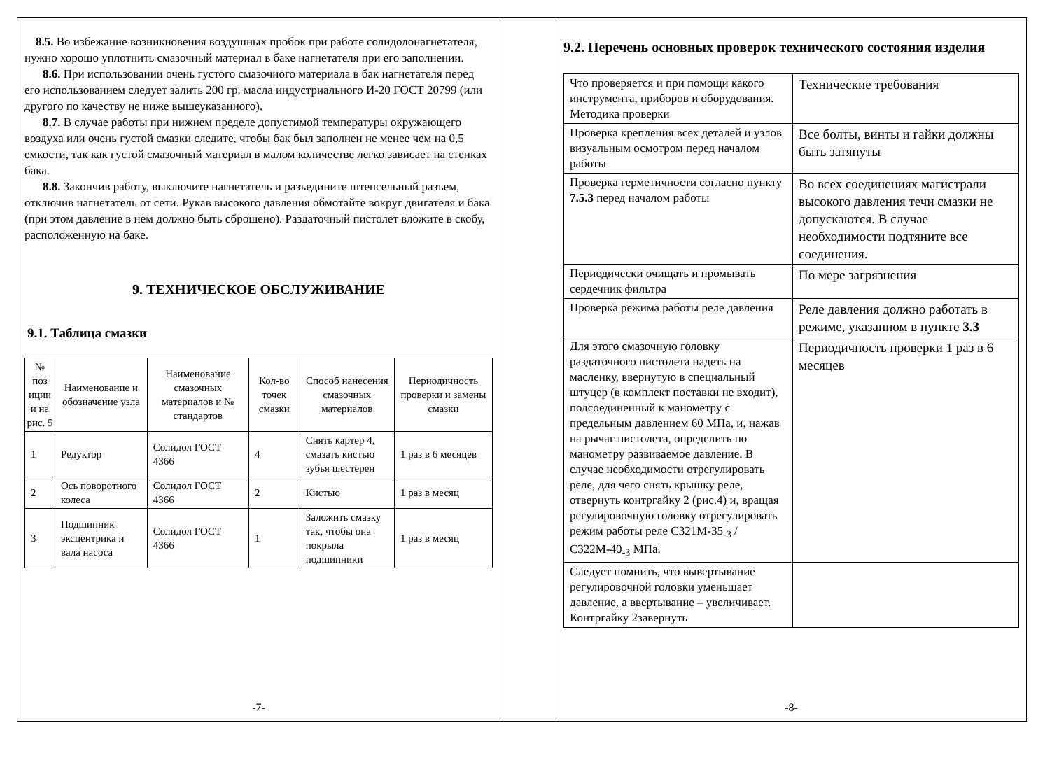8.5. Во избежание возникновения воздушных пробок при работе солидолонагнетателя, нужно хорошо уплотнить смазочный материал в баке нагнетателя при его заполнении.
8.6. При использовании очень густого смазочного материала в бак нагнетателя перед его использованием следует залить 200 гр. масла индустриального И-20 ГОСТ 20799 (или другого по качеству не ниже вышеуказанного).
8.7. В случае работы при нижнем пределе допустимой температуры окружающего воздуха или очень густой смазки следите, чтобы бак был заполнен не менее чем на 0,5 емкости, так как густой смазочный материал в малом количестве легко зависает на стенках бака.
8.8. Закончив работу, выключите нагнетатель и разъедините штепсельный разъем, отключив нагнетатель от сети. Рукав высокого давления обмотайте вокруг двигателя и бака (при этом давление в нем должно быть сброшено). Раздаточный пистолет вложите в скобу, расположенную на баке.
9. ТЕХНИЧЕСКОЕ ОБСЛУЖИВАНИЕ
9.1. Таблица смазки
| № поз иции и на рис. 5 | Наименование и обозначение узла | Наименование смазочных материалов и № стандартов | Кол-во точек смазки | Способ нанесения смазочных материалов | Периодичность проверки и замены смазки |
| --- | --- | --- | --- | --- | --- |
| 1 | Редуктор | Солидол ГОСТ 4366 | 4 | Снять картер 4, смазать кистью зубья шестерен | 1 раз в 6 месяцев |
| 2 | Ось поворотного колеса | Солидол ГОСТ 4366 | 2 | Кистью | 1 раз в месяц |
| 3 | Подшипник эксцентрика и вала насоса | Солидол ГОСТ 4366 | 1 | Заложить смазку так, чтобы она покрыла подшипники | 1 раз в месяц |
-7-
9.2. Перечень основных проверок технического состояния изделия
| Что проверяется и при помощи какого инструмента, приборов и оборудования. Методика проверки | Технические требования |
| Проверка крепления всех деталей и узлов визуальным осмотром перед началом работы | Все болты, винты и гайки должны быть затянуты |
| Проверка герметичности согласно пункту 7.5.3 перед началом работы | Во всех соединениях магистрали высокого давления течи смазки не допускаются. В случае необходимости подтяните все соединения. |
| Периодически очищать и промывать сердечник фильтра | По мере загрязнения |
| Проверка режима работы реле давления | Реле давления должно работать в режиме, указанном в пункте 3.3 |
| Для этого смазочную головку раздаточного пистолета надеть на масленку, ввернутую в специальный штуцер (в комплект поставки не входит), подсоединенный к манометру с предельным давлением 60 МПа, и, нажав на рычаг пистолета, определить по манометру развиваемое давление. В случае необходимости отрегулировать реле, для чего снять крышку реле, отвернуть контргайку 2 (рис.4) и, вращая регулировочную головку отрегулировать режим работы реле С321М-35<sub>-3</sub> /С322М-40<sub>-3</sub> МПа. | Периодичность проверки 1 раз в 6 месяцев |
| Следует помнить, что вывертывание регулировочной головки уменьшает давление, а ввертывание – увеличивает. Контргайку 2завернуть | |
-8-